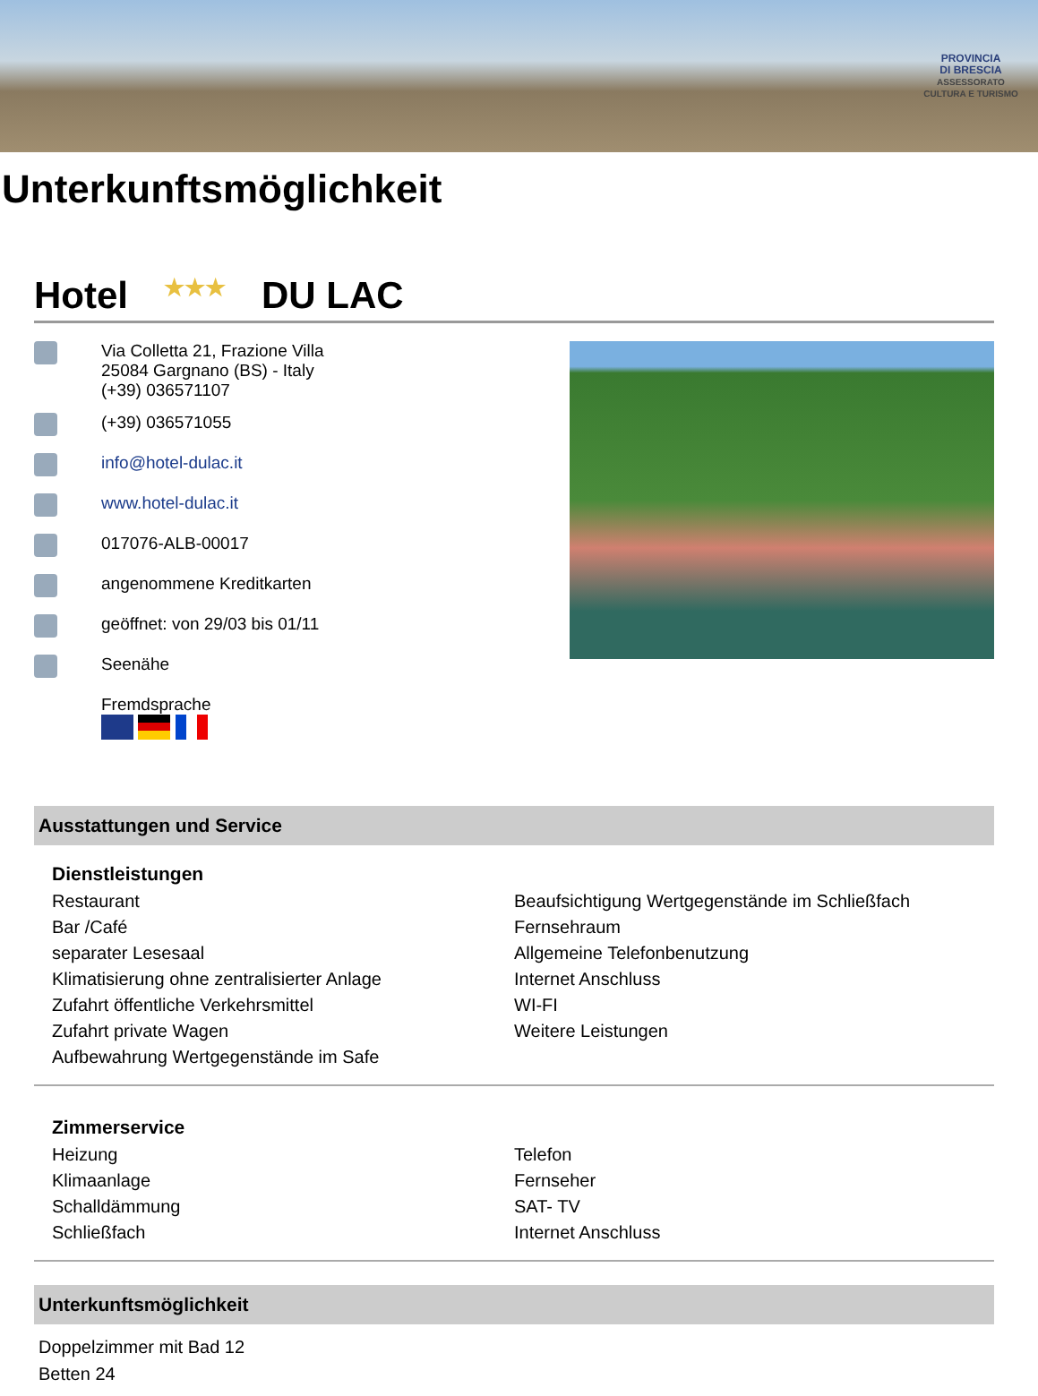PROVINCIA
DI BRESCIA
ASSESSORATO
CULTURA E TURISMO
Unterkunftsmöglichkeit
Hotel ★★★ DU LAC
Via Colletta 21, Frazione Villa
25084 Gargnano (BS) - Italy
(+39) 036571107
(+39) 036571055
info@hotel-dulac.it
www.hotel-dulac.it
017076-ALB-00017
angenommene Kreditkarten
geöffnet: von 29/03 bis 01/11
Seenähe
Fremdsprache
Ausstattungen und Service
Dienstleistungen
| Restaurant | Beaufsichtigung Wertgegenstände im Schließfach |
| Bar /Café | Fernsehraum |
| separater Lesesaal | Allgemeine Telefonbenutzung |
| Klimatisierung ohne zentralisierter Anlage | Internet Anschluss |
| Zufahrt öffentliche Verkehrsmittel | WI-FI |
| Zufahrt private Wagen | Weitere Leistungen |
| Aufbewahrung Wertgegenstände im Safe | |
Zimmerservice
| Heizung | Telefon |
| Klimaanlage | Fernseher |
| Schalldämmung | SAT- TV |
| Schließfach | Internet Anschluss |
Unterkunftsmöglichkeit
Doppelzimmer mit Bad 12
Betten 24